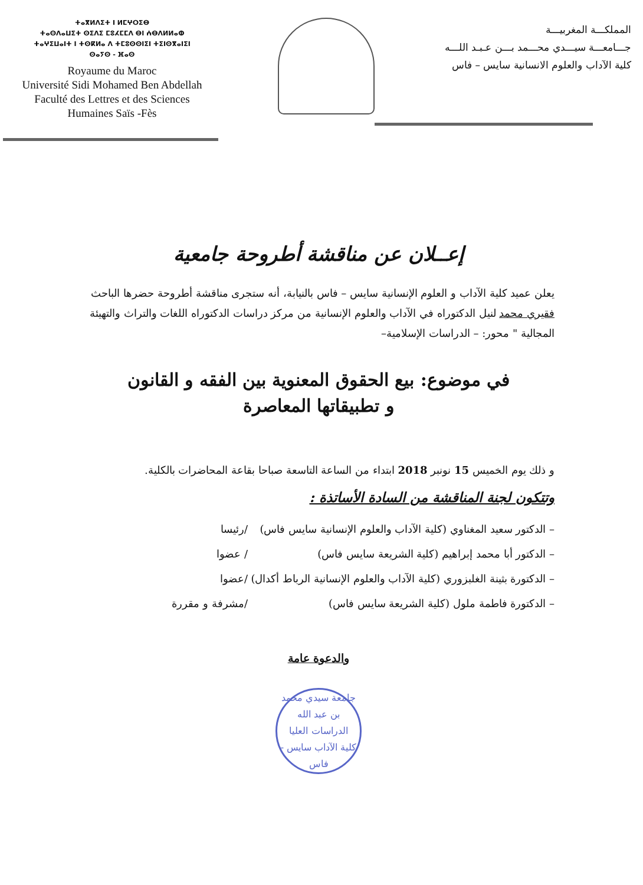ⵜⴰⴳⵍⴷⵉⵜ ⵏ ⵍⵎⵖⵔⵉⴱ
ⵜⴰⵙⴷⴰⵡⵉⵜ ⵙⵉⴷⵉ ⵎⵓⵃⵎⵎⴷ ⴱⵏ ⵄⴱⴷⵍⵍⴰⵀ
ⵜⴰⵖⵉⵡⴰⵏⵜ ⵏ ⵜⵙⴽⵍⴰ ⴷ ⵜⵎⵓⵙⵙⵏⵉⵏ ⵜⵉⵏⵙⴳⴰⵏⵉⵏ
ⵙⴰⵢⵙ - ⴼⴰⵙ
Royaume du Maroc
Université Sidi Mohamed Ben Abdellah
Faculté des Lettres et des Sciences
Humaines Saïs -Fès
المملكـــة المغربيـــة
جـــامعـــة سيـــدي محـــمد بـــن عـبـد اللـــه
كلية الآداب والعلوم الانسانية سايس – فاس
إعــلان عن مناقشة أطروحة جامعية
يعلن عميد كلية الآداب و العلوم الإنسانية سايس – فاس بالنيابة، أنه ستجرى مناقشة أطروحة حضرها الباحث فقيري محمد لنيل الدكتوراه في الآداب والعلوم الإنسانية من مركز دراسات الدكتوراه اللغات والتراث والتهيئة المجالية " محور: – الدراسات الإسلامية–
في موضوع: بيع الحقوق المعنوية بين الفقه و القانون
و تطبيقاتها المعاصرة
و ذلك يوم الخميس 15 نونبر 2018 ابتداء من الساعة التاسعة صباحا بقاعة المحاضرات بالكلية.
وتتكون لجنة المناقشة من السادة الأساتذة :
– الدكتور سعيد المغناوي (كلية الآداب والعلوم الإنسانية سايس فاس) /رئيسا
– الدكتور أبا محمد إبراهيم (كلية الشريعة سايس فاس) / عضوا
– الدكتورة بثينة الغلبزوري (كلية الآداب والعلوم الإنسانية الرباط أكدال) /عضوا
– الدكتورة فاطمة ملول (كلية الشريعة سايس فاس) /مشرفة و مقررة
والدعوة عامة
جامعة سيدي محمد بن عبد الله
الدراسات العليا
كلية الآداب سايس - فاس